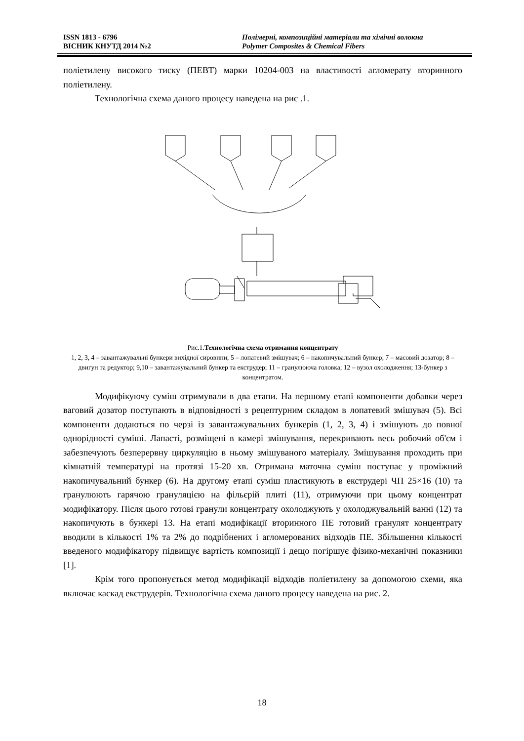ISSN 1813 - 6796 Полімерні, композиційні матеріали та хімічні волокна
ВІСНИК КНУТД 2014 №2 Polymer Composites & Chemical Fibers
поліетилену високого тиску (ПЕВТ) марки 10204-003 на властивості агломерату вторинного поліетилену.
Технологічна схема даного процесу наведена на рис .1.
1 2 3 4 5 6 7 8 9 10 12 13 14
Рис.1.Технологічна схема отримання концентрату
1, 2, 3, 4 – завантажувальні бункери вихідної сировини; 5 – лопатевий змішувач; 6 – накопичувальний бункер; 7 – масовий дозатор; 8 – двигун та редуктор; 9,10 – завантажувальний бункер та екструдер; 11 – гранулююча головка; 12 – вузол охолодження; 13-бункер з концентратом.
Модифікуючу суміш отримували в два етапи. На першому етапі компоненти добавки через ваговий дозатор поступають в відповідності з рецептурним складом в лопатевий змішувач (5). Всі компоненти додаються по черзі із завантажувальних бункерів (1, 2, 3, 4) і змішують до повної однорідності суміші. Лапасті, розміщені в камері змішування, перекривають весь робочий об'єм і забезпечують безперервну циркуляцію в ньому змішуваного матеріалу. Змішування проходить при кімнатній температурі на протязі 15-20 хв. Отримана маточна суміш поступає у проміжний накопичувальний бункер (6). На другому етапі суміш пластикують в екструдері ЧП 25×16 (10) та гранулюють гарячою грануляцією на фільєрій плиті (11), отримуючи при цьому концентрат модифікатору. Після цього готові гранули концентрату охолоджують у охолоджувальній ванні (12) та накопичують в бункері 13. На етапі модифікації вторинного ПЕ готовий гранулят концентрату вводили в кількості 1% та 2% до подрібнених і агломерованих відходів ПЕ. Збільшення кількості введеного модифікатору підвищує вартість композиції і дещо погіршує фізико-механічні показники [1].
Крім того пропонується метод модифікації відходів поліетилену за допомогою схеми, яка включає каскад екструдерів. Технологічна схема даного процесу наведена на рис. 2.
18